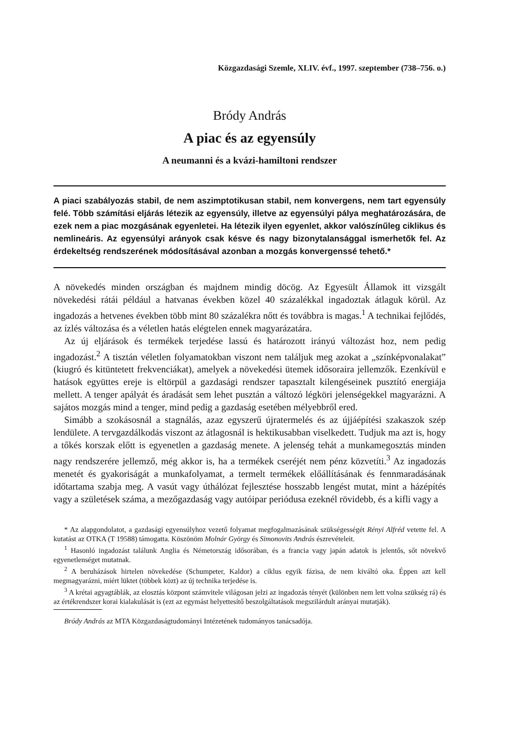Közgazdasági Szemle, XLIV. évf., 1997. szeptember (738–756. o.)
Bródy András
A piac és az egyensúly
A neumanni és a kvázi-hamiltoni rendszer
A piaci szabályozás stabil, de nem aszimptotikusan stabil, nem konvergens, nem tart egyensúly felé. Több számítási eljárás létezik az egyensúly, illetve az egyensúlyi pálya meghatározására, de ezek nem a piac mozgásának egyenletei. Ha létezik ilyen egyenlet, akkor valószínűleg ciklikus és nemlineáris. Az egyensúlyi arányok csak késve és nagy bizonytalansággal ismerhetők fel. Az érdekeltség rendszerének módosításával azonban a mozgás konvergenssé tehető.*
A növekedés minden országban és majdnem mindig döcög. Az Egyesült Államok itt vizsgált növekedési rátái például a hatvanas években közel 40 százalékkal ingadoztak átlaguk körül. Az ingadozás a hetvenes években több mint 80 százalékra nőtt és továbbra is magas.<sup>1</sup> A technikai fejlődés, az ízlés változása és a véletlen hatás elégtelen ennek magyarázatára.
Az új eljárások és termékek terjedése lassú és határozott irányú változást hoz, nem pedig ingadozást.<sup>2</sup> A tisztán véletlen folyamatokban viszont nem találjuk meg azokat a „színképvonalakat” (kiugró és kitüntetett frekvenciákat), amelyek a növekedési ütemek idősoraira jellemzők. Ezenkívül e hatások együttes ereje is eltörpül a gazdasági rendszer tapasztalt kilengéseinek pusztító energiája mellett. A tenger apályát és áradását sem lehet pusztán a változó légköri jelenségekkel magyarázni. A sajátos mozgás mind a tenger, mind pedig a gazdaság esetében mélyebbről ered.
Simább a szokásosnál a stagnálás, azaz egyszerű újratermelés és az újjáépítési szakaszok szép lendülete. A tervgazdálkodás viszont az átlagosnál is hektikusabban viselkedett. Tudjuk ma azt is, hogy a tőkés korszak előtt is egyenetlen a gazdaság menete. A jelenség tehát a munkamegosztás minden nagy rendszerére jellemző, még akkor is, ha a termékek cseréjét nem pénz közvetíti.<sup>3</sup> Az ingadozás menetét és gyakoriságát a munkafolyamat, a termelt termékek előállításának és fennmaradásának időtartama szabja meg. A vasút vagy úthálózat fejlesztése hosszabb lengést mutat, mint a házépítés vagy a születések száma, a mezőgazdaság vagy autóipar periódusa ezeknél rövidebb, és a kifli vagy a
* Az alapgondolatot, a gazdasági egyensúlyhoz vezető folyamat megfogalmazásának szükségességét Rényi Alfréd vetette fel. A kutatást az OTKA (T 19588) támogatta. Köszönöm Molnár György és Simonovits András észrevételeit.
<sup>1</sup> Hasonló ingadozást találunk Anglia és Németország idősorában, és a francia vagy japán adatok is jelentős, sőt növekvő egyenetlenséget mutatnak.
<sup>2</sup> A beruházások hirtelen növekedése (Schumpeter, Kaldor) a ciklus egyik fázisa, de nem kiváltó oka. Éppen azt kell megmagyarázni, miért lüktet (többek közt) az új technika terjedése is.
<sup>3</sup> A krétai agyagtáblák, az elosztás központ számvitele világosan jelzi az ingadozás tényét (különben nem lett volna szükség rá) és az értékrendszer korai kialakulását is (ezt az egymást helyettesítő beszolgáltatások megszilárdult arányai mutatják).
Bródy András az MTA Közgazdaságtudományi Intézetének tudományos tanácsadója.